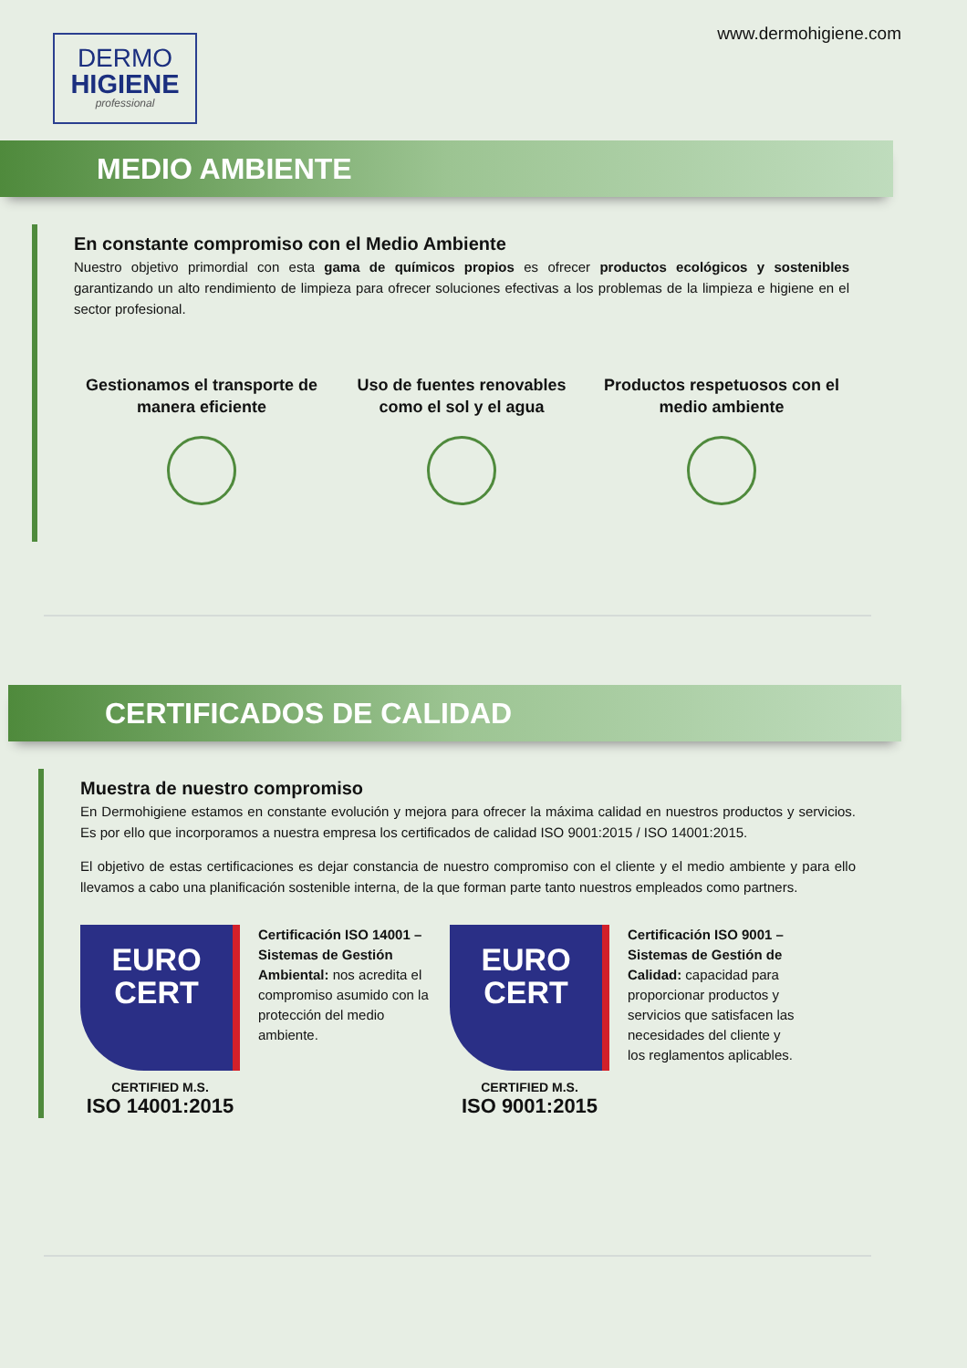DERMO
HIGIENE
professional
www.dermohigiene.com
MEDIO AMBIENTE
En constante compromiso con el Medio Ambiente
Nuestro objetivo primordial con esta gama de químicos propios es ofrecer productos ecológicos y sostenibles garantizando un alto rendimiento de limpieza para ofrecer soluciones efectivas a los problemas de la limpieza e higiene en el sector profesional.
Gestionamos el transporte de manera eficiente
Uso de fuentes renovables como el sol y el agua
Productos respetuosos con el medio ambiente
CERTIFICADOS DE CALIDAD
Muestra de nuestro compromiso
En Dermohigiene estamos en constante evolución y mejora para ofrecer la máxima calidad en nuestros productos y servicios. Es por ello que incorporamos a nuestra empresa los certificados de calidad ISO 9001:2015 / ISO 14001:2015.
El objetivo de estas certificaciones es dejar constancia de nuestro compromiso con el cliente y el medio ambiente y para ello llevamos a cabo una planificación sostenible interna, de la que forman parte tanto nuestros empleados como partners.
EURO
CERT
CERTIFIED M.S.
ISO 14001:2015
Certificación ISO 14001 – Sistemas de Gestión Ambiental: nos acredita el compromiso asumido con la protección del medio ambiente.
EURO
CERT
CERTIFIED M.S.
ISO 9001:2015
Certificación ISO 9001 – Sistemas de Gestión de Calidad: capacidad para proporcionar productos y servicios que satisfacen las necesidades del cliente y los reglamentos aplicables.